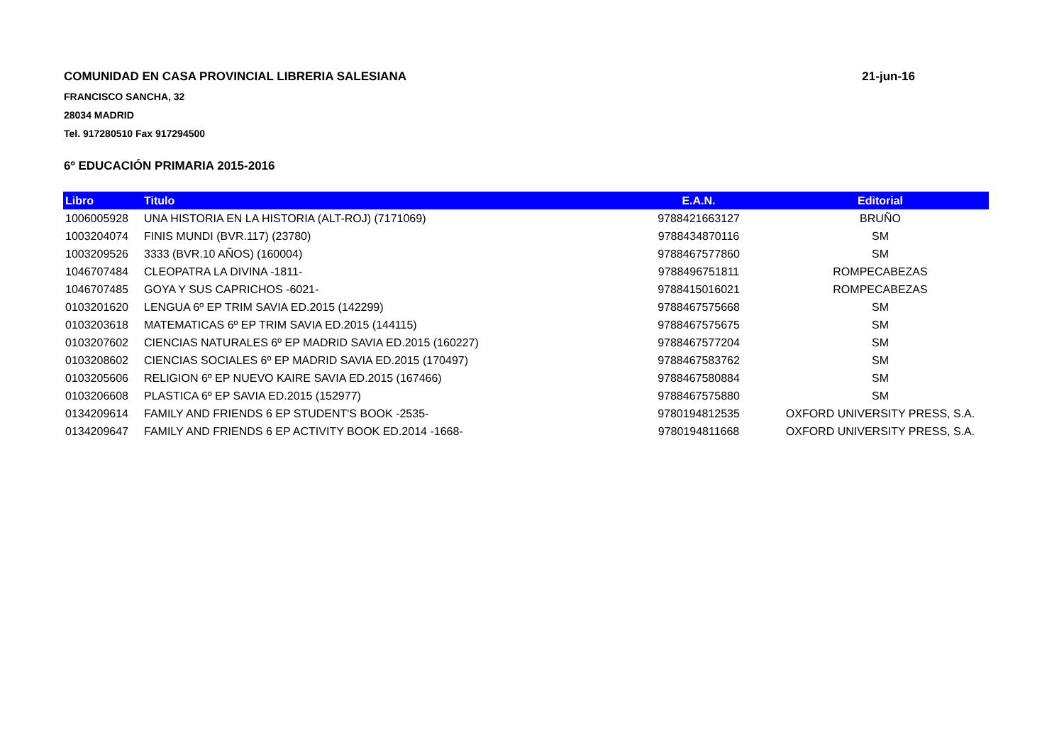COMUNIDAD EN CASA PROVINCIAL LIBRERIA SALESIANA 21-jun-16
FRANCISCO SANCHA, 32
28034 MADRID
Tel. 917280510 Fax 917294500
6º EDUCACIÓN PRIMARIA 2015-2016
| Libro | Titulo | E.A.N. | Editorial |
| --- | --- | --- | --- |
| 1006005928 | UNA HISTORIA EN LA HISTORIA (ALT-ROJ) (7171069) | 9788421663127 | BRUÑO |
| 1003204074 | FINIS MUNDI (BVR.117) (23780) | 9788434870116 | SM |
| 1003209526 | 3333 (BVR.10 AÑOS) (160004) | 9788467577860 | SM |
| 1046707484 | CLEOPATRA LA DIVINA -1811- | 9788496751811 | ROMPECABEZAS |
| 1046707485 | GOYA Y SUS CAPRICHOS -6021- | 9788415016021 | ROMPECABEZAS |
| 0103201620 | LENGUA 6º EP TRIM SAVIA ED.2015 (142299) | 9788467575668 | SM |
| 0103203618 | MATEMATICAS 6º EP TRIM SAVIA ED.2015 (144115) | 9788467575675 | SM |
| 0103207602 | CIENCIAS NATURALES 6º EP MADRID SAVIA ED.2015 (160227) | 9788467577204 | SM |
| 0103208602 | CIENCIAS SOCIALES 6º EP MADRID SAVIA ED.2015 (170497) | 9788467583762 | SM |
| 0103205606 | RELIGION 6º EP NUEVO KAIRE SAVIA ED.2015 (167466) | 9788467580884 | SM |
| 0103206608 | PLASTICA 6º EP SAVIA ED.2015 (152977) | 9788467575880 | SM |
| 0134209614 | FAMILY AND FRIENDS 6 EP STUDENT'S BOOK -2535- | 9780194812535 | OXFORD UNIVERSITY PRESS, S.A. |
| 0134209647 | FAMILY AND FRIENDS 6 EP ACTIVITY BOOK ED.2014 -1668- | 9780194811668 | OXFORD UNIVERSITY PRESS, S.A. |